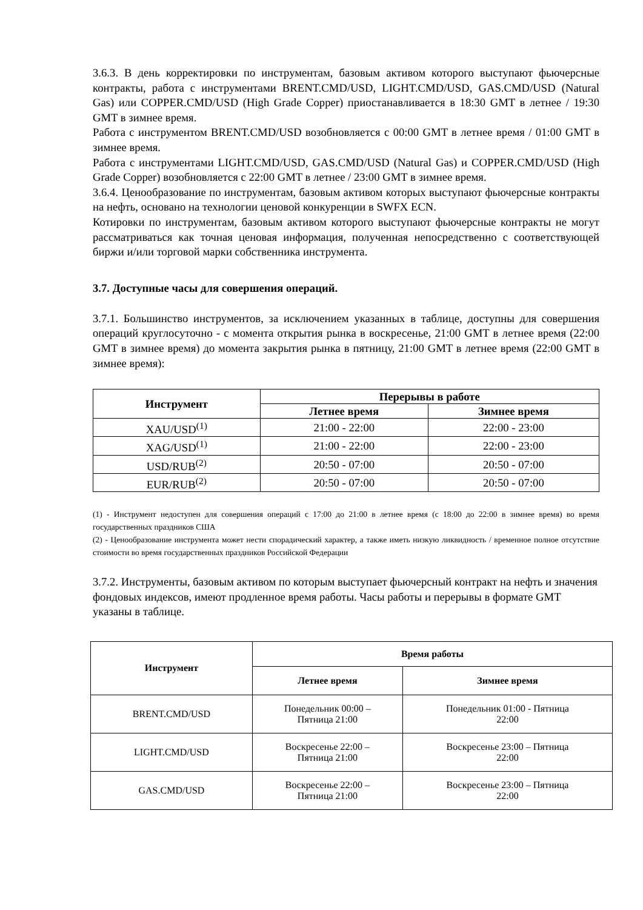3.6.3. В день корректировки по инструментам, базовым активом которого выступают фьючерсные контракты, работа с инструментами BRENT.CMD/USD, LIGHT.CMD/USD, GAS.CMD/USD (Natural Gas) или COPPER.CMD/USD (High Grade Copper) приостанавливается в 18:30 GMT в летнее / 19:30 GMT в зимнее время.
Работа с инструментом BRENT.CMD/USD возобновляется с 00:00 GMT в летнее время / 01:00 GMT в зимнее время.
Работа с инструментами LIGHT.CMD/USD, GAS.CMD/USD (Natural Gas) и COPPER.CMD/USD (High Grade Copper) возобновляется с 22:00 GMT в летнее / 23:00 GMT в зимнее время.
3.6.4. Ценообразование по инструментам, базовым активом которых выступают фьючерсные контракты на нефть, основано на технологии ценовой конкуренции в SWFX ECN.
Котировки по инструментам, базовым активом которого выступают фьючерсные контракты не могут рассматриваться как точная ценовая информация, полученная непосредственно с соответствующей биржи и/или торговой марки собственника инструмента.
3.7. Доступные часы для совершения операций.
3.7.1. Большинство инструментов, за исключением указанных в таблице, доступны для совершения операций круглосуточно - с момента открытия рынка в воскресенье, 21:00 GMT в летнее время (22:00 GMT в зимнее время) до момента закрытия рынка в пятницу, 21:00 GMT в летнее время (22:00 GMT в зимнее время):
| Инструмент | Перерывы в работе | |
| --- | --- | --- |
| | Летнее время | Зимнее время |
| XAU/USD<sup>(1)</sup> | 21:00 - 22:00 | 22:00 - 23:00 |
| XAG/USD<sup>(1)</sup> | 21:00 - 22:00 | 22:00 - 23:00 |
| USD/RUB<sup>(2)</sup> | 20:50 - 07:00 | 20:50 - 07:00 |
| EUR/RUB<sup>(2)</sup> | 20:50 - 07:00 | 20:50 - 07:00 |
(1) - Инструмент недоступен для совершения операций с 17:00 до 21:00 в летнее время (с 18:00 до 22:00 в зимнее время) во время государственных праздников США
(2) - Ценообразование инструмента может нести спорадический характер, а также иметь низкую ликвидность / временное полное отсутствие стоимости во время государственных праздников Российской Федерации
3.7.2. Инструменты, базовым активом по которым выступает фьючерсный контракт на нефть и значения фондовых индексов, имеют продленное время работы. Часы работы и перерывы в формате GMT указаны в таблице.
| Инструмент | Время работы | |
| --- | --- | --- |
| | Летнее время | Зимнее время |
| BRENT.CMD/USD | Понедельник 00:00 – Пятница 21:00 | Понедельник 01:00 - Пятница 22:00 |
| LIGHT.CMD/USD | Воскресенье 22:00 – Пятница 21:00 | Воскресенье 23:00 – Пятница 22:00 |
| GAS.CMD/USD | Воскресенье 22:00 – Пятница 21:00 | Воскресенье 23:00 – Пятница 22:00 |